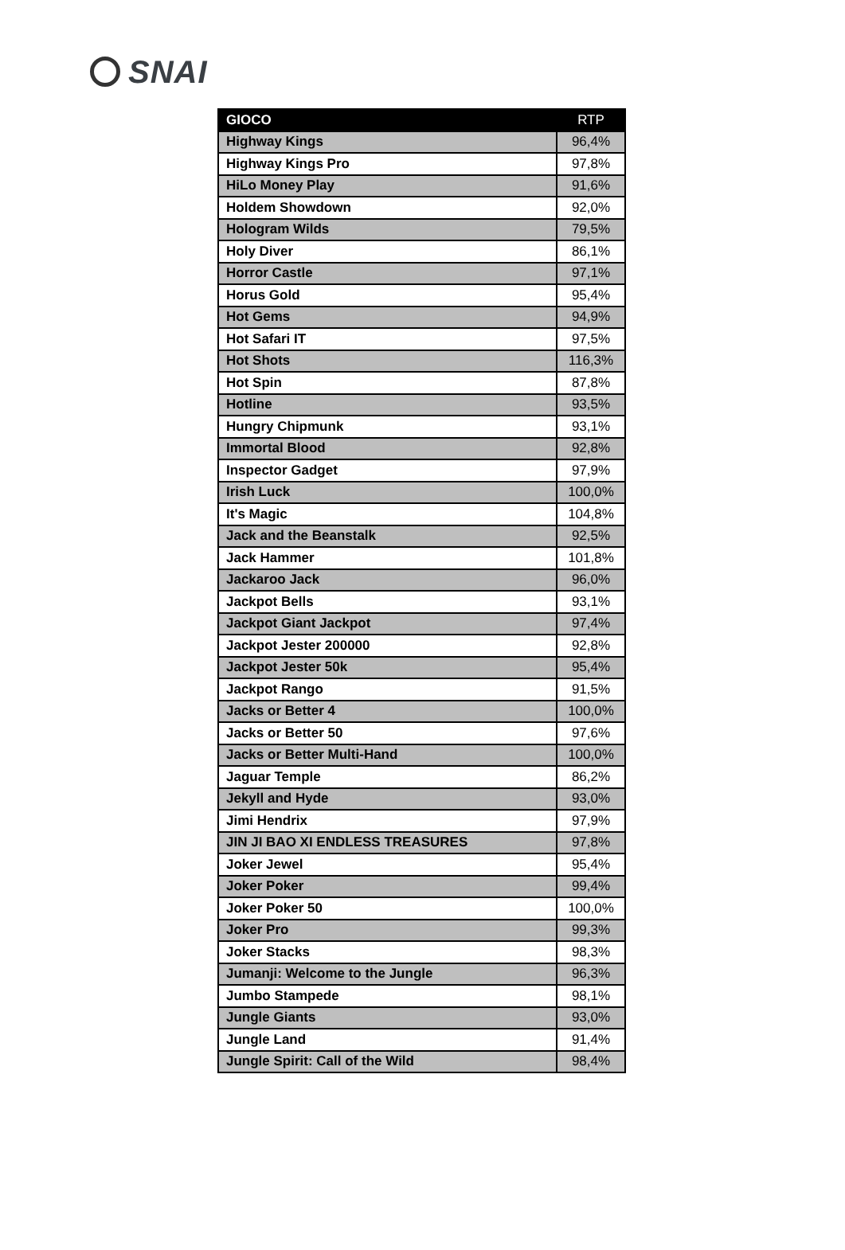SNAI
| GIOCO | RTP |
| --- | --- |
| Highway Kings | 96,4% |
| Highway Kings Pro | 97,8% |
| HiLo Money Play | 91,6% |
| Holdem Showdown | 92,0% |
| Hologram Wilds | 79,5% |
| Holy Diver | 86,1% |
| Horror Castle | 97,1% |
| Horus Gold | 95,4% |
| Hot Gems | 94,9% |
| Hot Safari IT | 97,5% |
| Hot Shots | 116,3% |
| Hot Spin | 87,8% |
| Hotline | 93,5% |
| Hungry Chipmunk | 93,1% |
| Immortal Blood | 92,8% |
| Inspector Gadget | 97,9% |
| Irish Luck | 100,0% |
| It's Magic | 104,8% |
| Jack and the Beanstalk | 92,5% |
| Jack Hammer | 101,8% |
| Jackaroo Jack | 96,0% |
| Jackpot Bells | 93,1% |
| Jackpot Giant Jackpot | 97,4% |
| Jackpot Jester 200000 | 92,8% |
| Jackpot Jester 50k | 95,4% |
| Jackpot Rango | 91,5% |
| Jacks or Better 4 | 100,0% |
| Jacks or Better 50 | 97,6% |
| Jacks or Better Multi-Hand | 100,0% |
| Jaguar Temple | 86,2% |
| Jekyll and Hyde | 93,0% |
| Jimi Hendrix | 97,9% |
| JIN JI BAO XI ENDLESS TREASURES | 97,8% |
| Joker Jewel | 95,4% |
| Joker Poker | 99,4% |
| Joker Poker 50 | 100,0% |
| Joker Pro | 99,3% |
| Joker Stacks | 98,3% |
| Jumanji: Welcome to the Jungle | 96,3% |
| Jumbo Stampede | 98,1% |
| Jungle Giants | 93,0% |
| Jungle Land | 91,4% |
| Jungle Spirit: Call of the Wild | 98,4% |